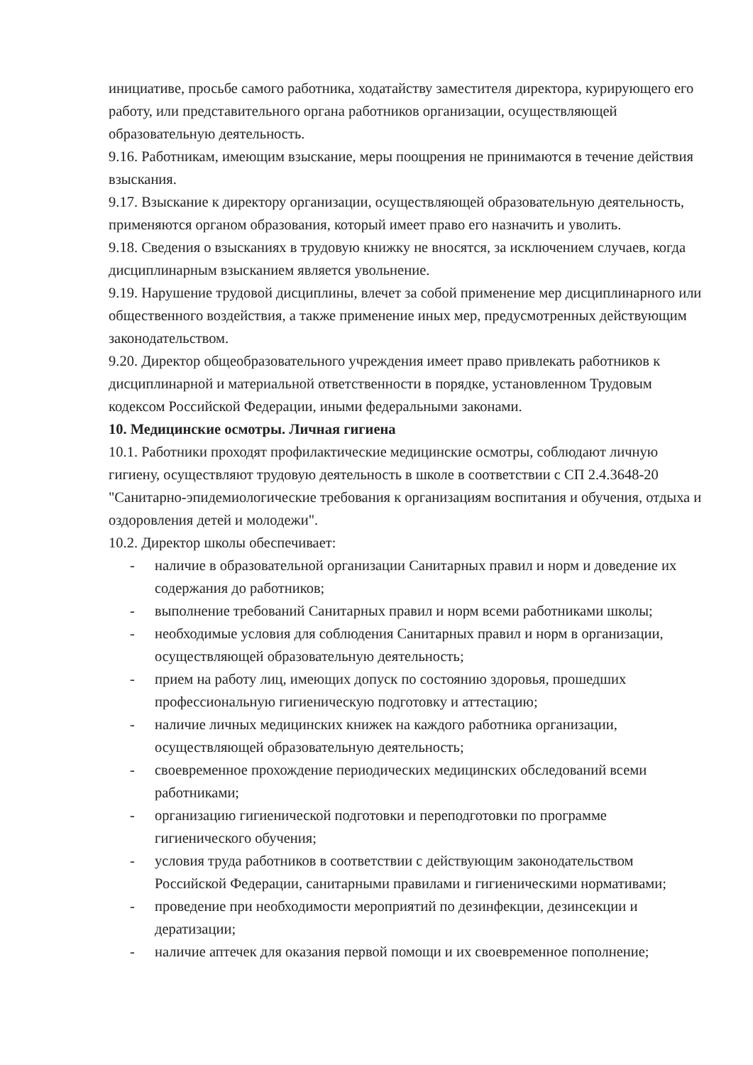инициативе, просьбе самого работника, ходатайству заместителя директора, курирующего его работу, или представительного органа работников организации, осуществляющей образовательную деятельность.
9.16. Работникам, имеющим взыскание, меры поощрения не принимаются в течение действия взыскания.
9.17. Взыскание к директору организации, осуществляющей образовательную деятельность, применяются органом образования, который имеет право его назначить и уволить.
9.18. Сведения о взысканиях в трудовую книжку не вносятся, за исключением случаев, когда дисциплинарным взысканием является увольнение.
9.19. Нарушение трудовой дисциплины, влечет за собой применение мер дисциплинарного или общественного воздействия, а также применение иных мер, предусмотренных действующим законодательством.
9.20. Директор общеобразовательного учреждения имеет право привлекать работников к дисциплинарной и материальной ответственности в порядке, установленном Трудовым кодексом Российской Федерации, иными федеральными законами.
10. Медицинские осмотры. Личная гигиена
10.1. Работники проходят профилактические медицинские осмотры, соблюдают личную гигиену, осуществляют трудовую деятельность в школе в соответствии с СП 2.4.3648-20 "Санитарно-эпидемиологические требования к организациям воспитания и обучения, отдыха и оздоровления детей и молодежи".
10.2. Директор школы обеспечивает:
- наличие в образовательной организации Санитарных правил и норм и доведение их содержания до работников;
- выполнение требований Санитарных правил и норм всеми работниками школы;
- необходимые условия для соблюдения Санитарных правил и норм в организации, осуществляющей образовательную деятельность;
- прием на работу лиц, имеющих допуск по состоянию здоровья, прошедших профессиональную гигиеническую подготовку и аттестацию;
- наличие личных медицинских книжек на каждого работника организации, осуществляющей образовательную деятельность;
- своевременное прохождение периодических медицинских обследований всеми работниками;
- организацию гигиенической подготовки и переподготовки по программе гигиенического обучения;
- условия труда работников в соответствии с действующим законодательством Российской Федерации, санитарными правилами и гигиеническими нормативами;
- проведение при необходимости мероприятий по дезинфекции, дезинсекции и дератизации;
- наличие аптечек для оказания первой помощи и их своевременное пополнение;